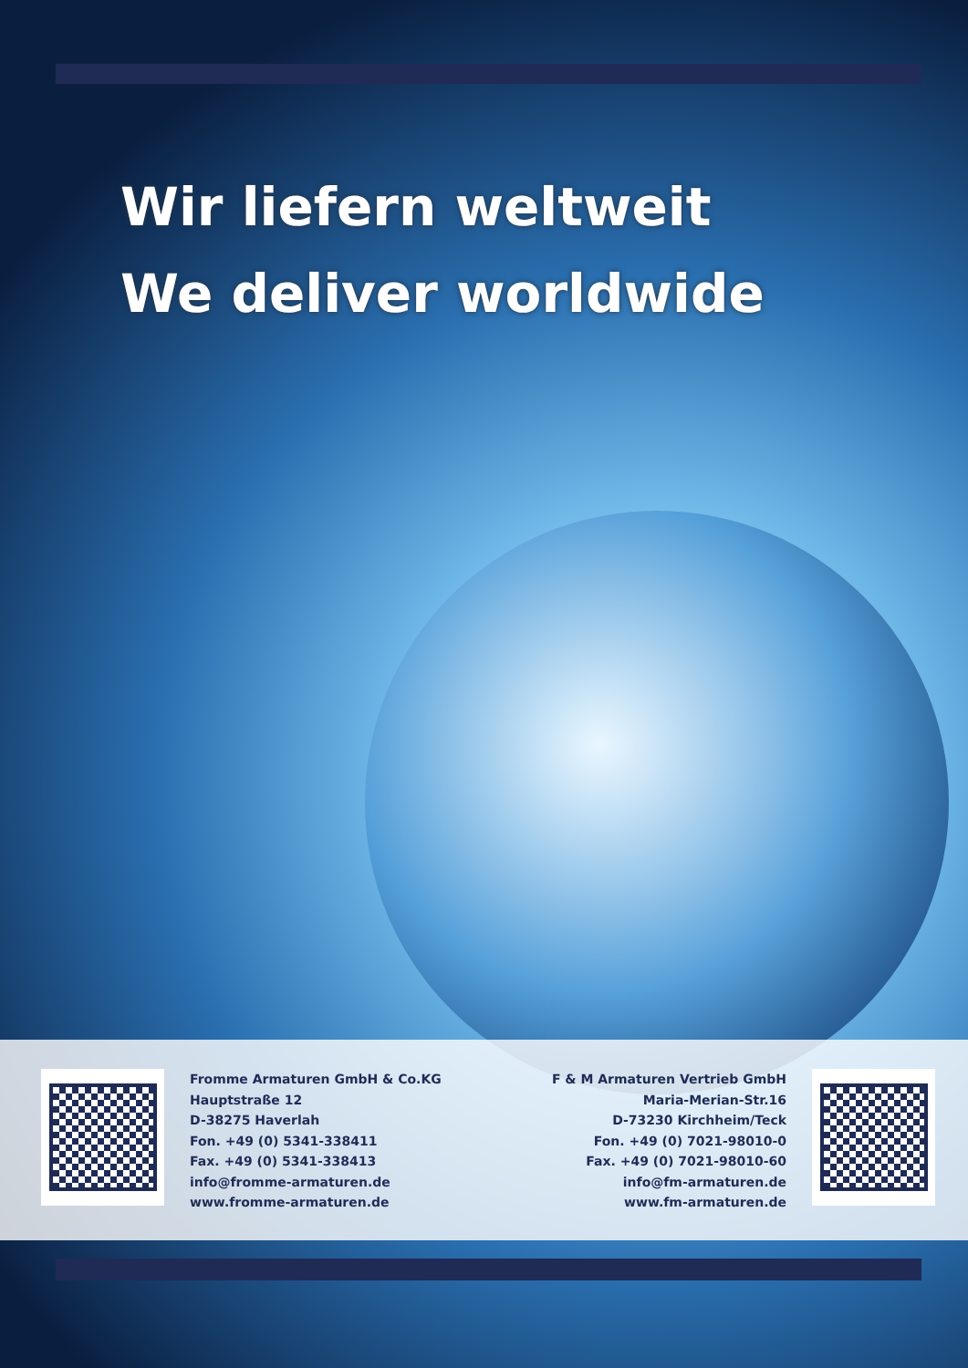Wir liefern weltweit
We deliver worldwide
Fromme Armaturen GmbH & Co.KG
Hauptstraße 12
D-38275 Haverlah
Fon. +49 (0) 5341-338411
Fax. +49 (0) 5341-338413
info@fromme-armaturen.de
www.fromme-armaturen.de
F & M Armaturen Vertrieb GmbH
Maria-Merian-Str.16
D-73230 Kirchheim/Teck
Fon. +49 (0) 7021-98010-0
Fax. +49 (0) 7021-98010-60
info@fm-armaturen.de
www.fm-armaturen.de